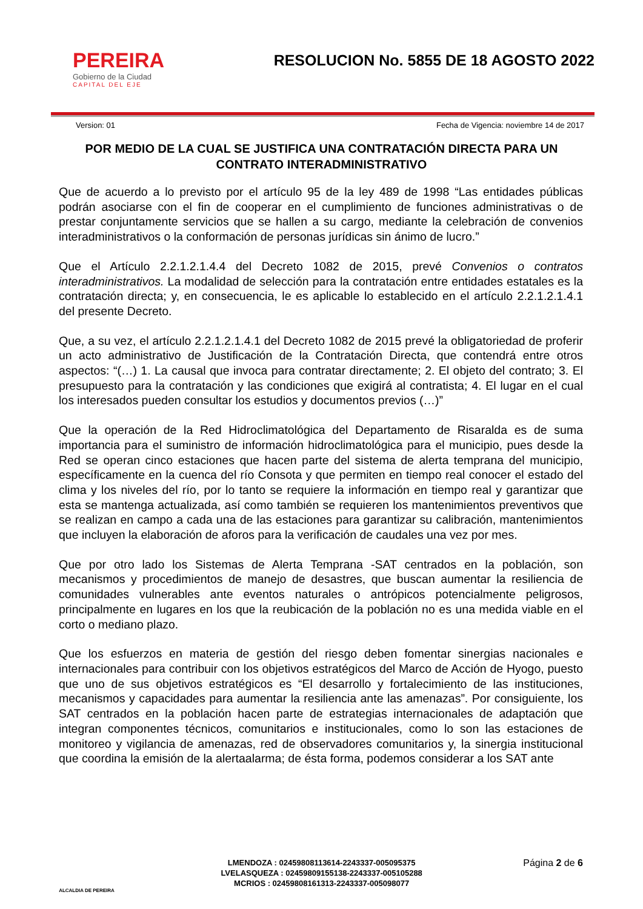PEREIRA
Gobierno de la Ciudad
CAPITAL DEL EJE
RESOLUCION No. 5855 DE 18 AGOSTO 2022
Version: 01 Fecha de Vigencia: noviembre 14 de 2017
POR MEDIO DE LA CUAL SE JUSTIFICA UNA CONTRATACIÓN DIRECTA PARA UN CONTRATO INTERADMINISTRATIVO
Que de acuerdo a lo previsto por el artículo 95 de la ley 489 de 1998 “Las entidades públicas podrán asociarse con el fin de cooperar en el cumplimiento de funciones administrativas o de prestar conjuntamente servicios que se hallen a su cargo, mediante la celebración de convenios interadministrativos o la conformación de personas jurídicas sin ánimo de lucro.”
Que el Artículo 2.2.1.2.1.4.4 del Decreto 1082 de 2015, prevé Convenios o contratos interadministrativos. La modalidad de selección para la contratación entre entidades estatales es la contratación directa; y, en consecuencia, le es aplicable lo establecido en el artículo 2.2.1.2.1.4.1 del presente Decreto.
Que, a su vez, el artículo 2.2.1.2.1.4.1 del Decreto 1082 de 2015 prevé la obligatoriedad de proferir un acto administrativo de Justificación de la Contratación Directa, que contendrá entre otros aspectos: “(…) 1. La causal que invoca para contratar directamente; 2. El objeto del contrato; 3. El presupuesto para la contratación y las condiciones que exigirá al contratista; 4. El lugar en el cual los interesados pueden consultar los estudios y documentos previos (…)”
Que la operación de la Red Hidroclimatológica del Departamento de Risaralda es de suma importancia para el suministro de información hidroclimatológica para el municipio, pues desde la Red se operan cinco estaciones que hacen parte del sistema de alerta temprana del municipio, específicamente en la cuenca del río Consota y que permiten en tiempo real conocer el estado del clima y los niveles del río, por lo tanto se requiere la información en tiempo real y garantizar que esta se mantenga actualizada, así como también se requieren los mantenimientos preventivos que se realizan en campo a cada una de las estaciones para garantizar su calibración, mantenimientos que incluyen la elaboración de aforos para la verificación de caudales una vez por mes.
Que por otro lado los Sistemas de Alerta Temprana -SAT centrados en la población, son mecanismos y procedimientos de manejo de desastres, que buscan aumentar la resiliencia de comunidades vulnerables ante eventos naturales o antrópicos potencialmente peligrosos, principalmente en lugares en los que la reubicación de la población no es una medida viable en el corto o mediano plazo.
Que los esfuerzos en materia de gestión del riesgo deben fomentar sinergias nacionales e internacionales para contribuir con los objetivos estratégicos del Marco de Acción de Hyogo, puesto que uno de sus objetivos estratégicos es “El desarrollo y fortalecimiento de las instituciones, mecanismos y capacidades para aumentar la resiliencia ante las amenazas”. Por consiguiente, los SAT centrados en la población hacen parte de estrategias internacionales de adaptación que integran componentes técnicos, comunitarios e institucionales, como lo son las estaciones de monitoreo y vigilancia de amenazas, red de observadores comunitarios y, la sinergia institucional que coordina la emisión de la alertaalarma; de ésta forma, podemos considerar a los SAT ante
ALCALDIA DE PEREIRA
LMENDOZA : 02459808113614-2243337-005095375
LVELASQUEZA : 02459809155138-2243337-005105288
MCRIOS : 02459808161313-2243337-005098077
Página 2 de 6